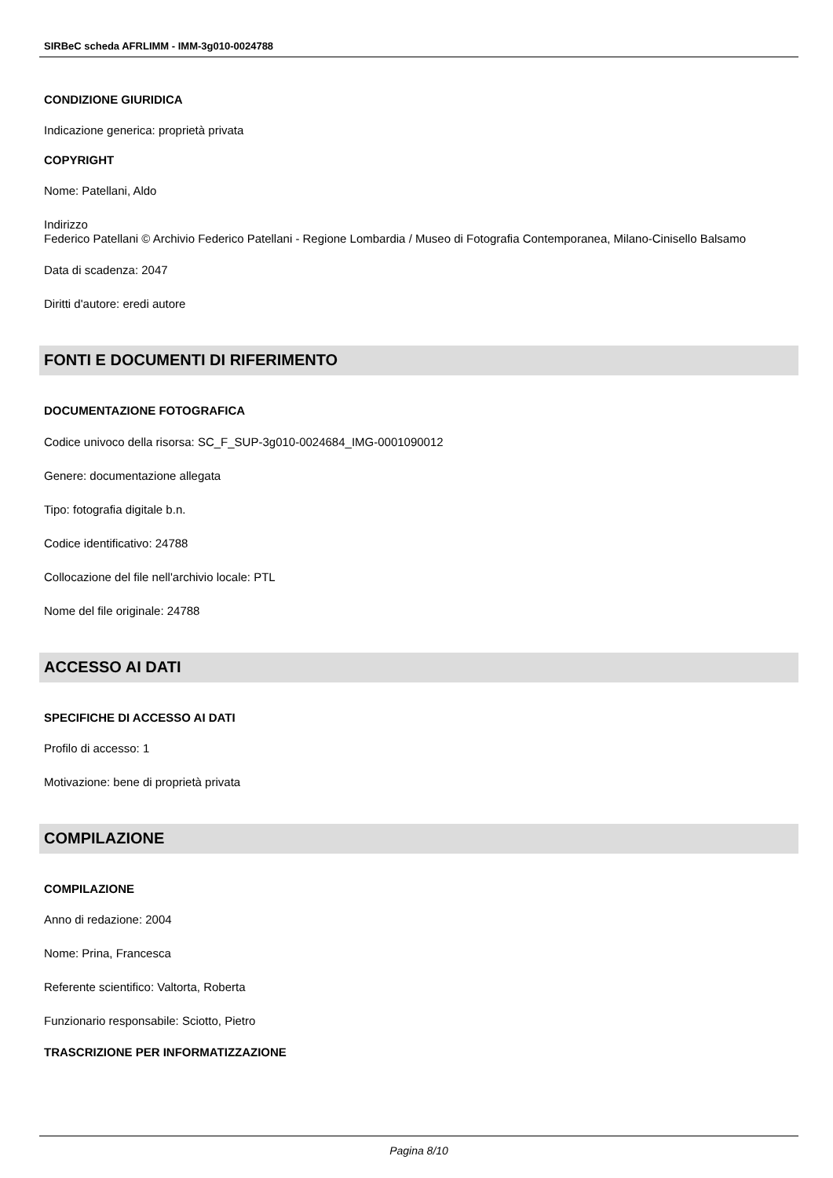SIRBeC scheda AFRLIMM - IMM-3g010-0024788
CONDIZIONE GIURIDICA
Indicazione generica: proprietà privata
COPYRIGHT
Nome: Patellani, Aldo
Indirizzo
Federico Patellani © Archivio Federico Patellani - Regione Lombardia / Museo di Fotografia Contemporanea, Milano-Cinisello Balsamo
Data di scadenza: 2047
Diritti d'autore: eredi autore
FONTI E DOCUMENTI DI RIFERIMENTO
DOCUMENTAZIONE FOTOGRAFICA
Codice univoco della risorsa: SC_F_SUP-3g010-0024684_IMG-0001090012
Genere: documentazione allegata
Tipo: fotografia digitale b.n.
Codice identificativo: 24788
Collocazione del file nell'archivio locale: PTL
Nome del file originale: 24788
ACCESSO AI DATI
SPECIFICHE DI ACCESSO AI DATI
Profilo di accesso: 1
Motivazione: bene di proprietà privata
COMPILAZIONE
COMPILAZIONE
Anno di redazione: 2004
Nome: Prina, Francesca
Referente scientifico: Valtorta, Roberta
Funzionario responsabile: Sciotto, Pietro
TRASCRIZIONE PER INFORMATIZZAZIONE
Pagina 8/10